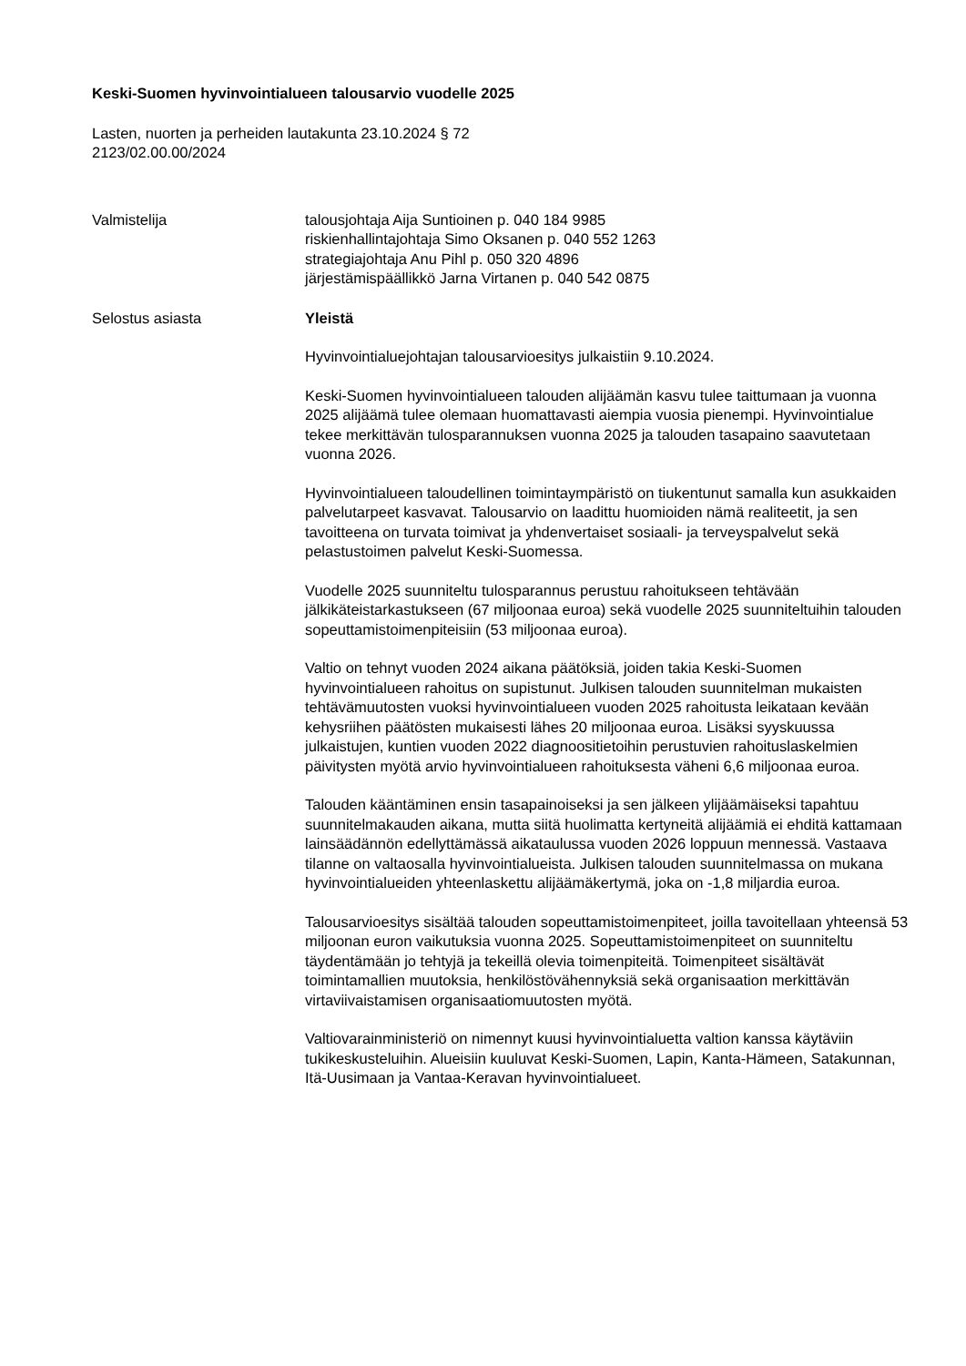Keski-Suomen hyvinvointialueen talousarvio vuodelle 2025
Lasten, nuorten ja perheiden lautakunta 23.10.2024 § 72
2123/02.00.00/2024
Valmistelija talousjohtaja Aija Suntioinen p. 040 184 9985
riskienhallintajohtaja Simo Oksanen p. 040 552 1263
strategiajohtaja Anu Pihl p. 050 320 4896
järjestämispäällikkö Jarna Virtanen p. 040 542 0875
Selostus asiasta Yleistä
Hyvinvointialuejohtajan talousarvioesitys julkaistiin 9.10.2024.
Keski-Suomen hyvinvointialueen talouden alijäämän kasvu tulee taittumaan ja vuonna 2025 alijäämä tulee olemaan huomattavasti aiempia vuosia pienempi. Hyvinvointialue tekee merkittävän tulosparannuksen vuonna 2025 ja talouden tasapaino saavutetaan vuonna 2026.
Hyvinvointialueen taloudellinen toimintaympäristö on tiukentunut samalla kun asukkaiden palvelutarpeet kasvavat. Talousarvio on laadittu huomioiden nämä realiteetit, ja sen tavoitteena on turvata toimivat ja yhdenvertaiset sosiaali- ja terveyspalvelut sekä pelastustoimen palvelut Keski-Suomessa.
Vuodelle 2025 suunniteltu tulosparannus perustuu rahoitukseen tehtävään jälkikäteistarkastukseen (67 miljoonaa euroa) sekä vuodelle 2025 suunniteltuihin talouden sopeuttamistoimenpiteisiin (53 miljoonaa euroa).
Valtio on tehnyt vuoden 2024 aikana päätöksiä, joiden takia Keski-Suomen hyvinvointialueen rahoitus on supistunut. Julkisen talouden suunnitelman mukaisten tehtävämuutosten vuoksi hyvinvointialueen vuoden 2025 rahoitusta leikataan kevään kehysriihen päätösten mukaisesti lähes 20 miljoonaa euroa. Lisäksi syyskuussa julkaistujen, kuntien vuoden 2022 diagnoositietoihin perustuvien rahoituslaskelmien päivitysten myötä arvio hyvinvointialueen rahoituksesta väheni 6,6 miljoonaa euroa.
Talouden kääntäminen ensin tasapainoiseksi ja sen jälkeen ylijäämäiseksi tapahtuu suunnitelmakauden aikana, mutta siitä huolimatta kertyneitä alijäämiä ei ehditä kattamaan lainsäädännön edellyttämässä aikataulussa vuoden 2026 loppuun mennessä. Vastaava tilanne on valtaosalla hyvinvointialueista. Julkisen talouden suunnitelmassa on mukana hyvinvointialueiden yhteenlaskettu alijäämäkertymä, joka on -1,8 miljardia euroa.
Talousarvioesitys sisältää talouden sopeuttamistoimenpiteet, joilla tavoitellaan yhteensä 53 miljoonan euron vaikutuksia vuonna 2025. Sopeuttamistoimenpiteet on suunniteltu täydentämään jo tehtyjä ja tekeillä olevia toimenpiteitä. Toimenpiteet sisältävät toimintamallien muutoksia, henkilöstövähennyksiä sekä organisaation merkittävän virtaviivaistamisen organisaatiomuutosten myötä.
Valtiovarainministeriö on nimennyt kuusi hyvinvointialuetta valtion kanssa käytäviin tukikeskusteluihin. Alueisiin kuuluvat Keski-Suomen, Lapin, Kanta-Hämeen, Satakunnan, Itä-Uusimaan ja Vantaa-Keravan hyvinvointialueet.